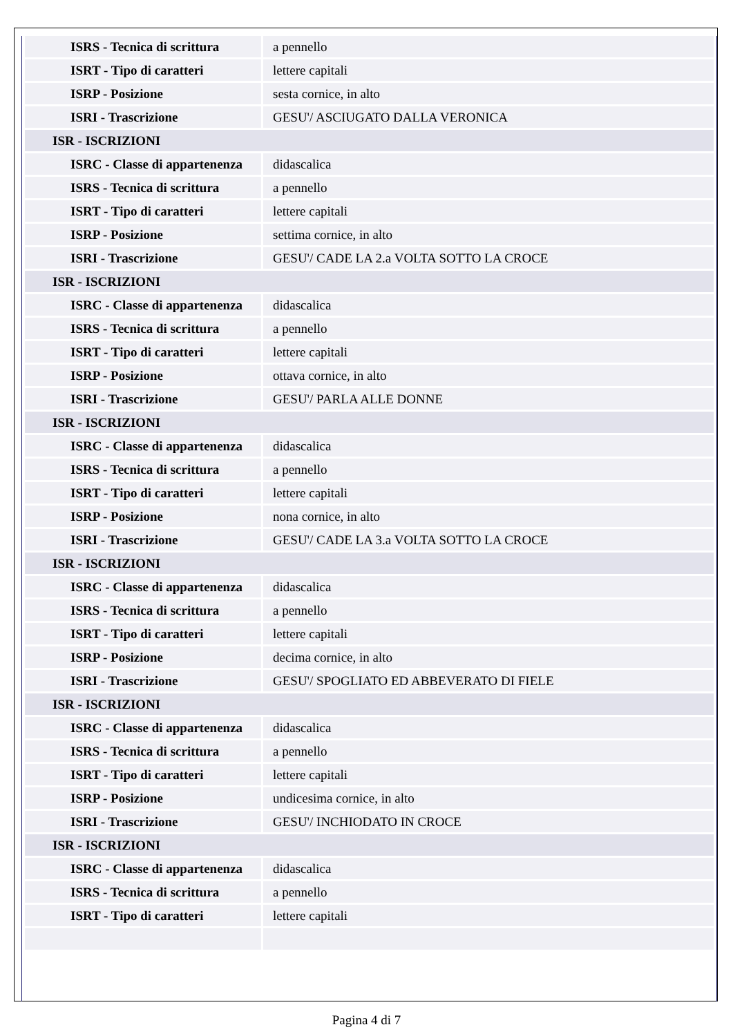| ISRS - Tecnica di scrittura | a pennello |
| ISRT - Tipo di caratteri | lettere capitali |
| ISRP - Posizione | sesta cornice, in alto |
| ISRI - Trascrizione | GESU'/ ASCIUGATO DALLA VERONICA |
| ISR - ISCRIZIONI | |
| ISRC - Classe di appartenenza | didascalica |
| ISRS - Tecnica di scrittura | a pennello |
| ISRT - Tipo di caratteri | lettere capitali |
| ISRP - Posizione | settima cornice, in alto |
| ISRI - Trascrizione | GESU'/ CADE LA 2.a VOLTA SOTTO LA CROCE |
| ISR - ISCRIZIONI | |
| ISRC - Classe di appartenenza | didascalica |
| ISRS - Tecnica di scrittura | a pennello |
| ISRT - Tipo di caratteri | lettere capitali |
| ISRP - Posizione | ottava cornice, in alto |
| ISRI - Trascrizione | GESU'/ PARLA ALLE DONNE |
| ISR - ISCRIZIONI | |
| ISRC - Classe di appartenenza | didascalica |
| ISRS - Tecnica di scrittura | a pennello |
| ISRT - Tipo di caratteri | lettere capitali |
| ISRP - Posizione | nona cornice, in alto |
| ISRI - Trascrizione | GESU'/ CADE LA 3.a VOLTA SOTTO LA CROCE |
| ISR - ISCRIZIONI | |
| ISRC - Classe di appartenenza | didascalica |
| ISRS - Tecnica di scrittura | a pennello |
| ISRT - Tipo di caratteri | lettere capitali |
| ISRP - Posizione | decima cornice, in alto |
| ISRI - Trascrizione | GESU'/ SPOGLIATO ED ABBEVERATO DI FIELE |
| ISR - ISCRIZIONI | |
| ISRC - Classe di appartenenza | didascalica |
| ISRS - Tecnica di scrittura | a pennello |
| ISRT - Tipo di caratteri | lettere capitali |
| ISRP - Posizione | undicesima cornice, in alto |
| ISRI - Trascrizione | GESU'/ INCHIODATO IN CROCE |
| ISR - ISCRIZIONI | |
| ISRC - Classe di appartenenza | didascalica |
| ISRS - Tecnica di scrittura | a pennello |
| ISRT - Tipo di caratteri | lettere capitali |
Pagina 4 di 7